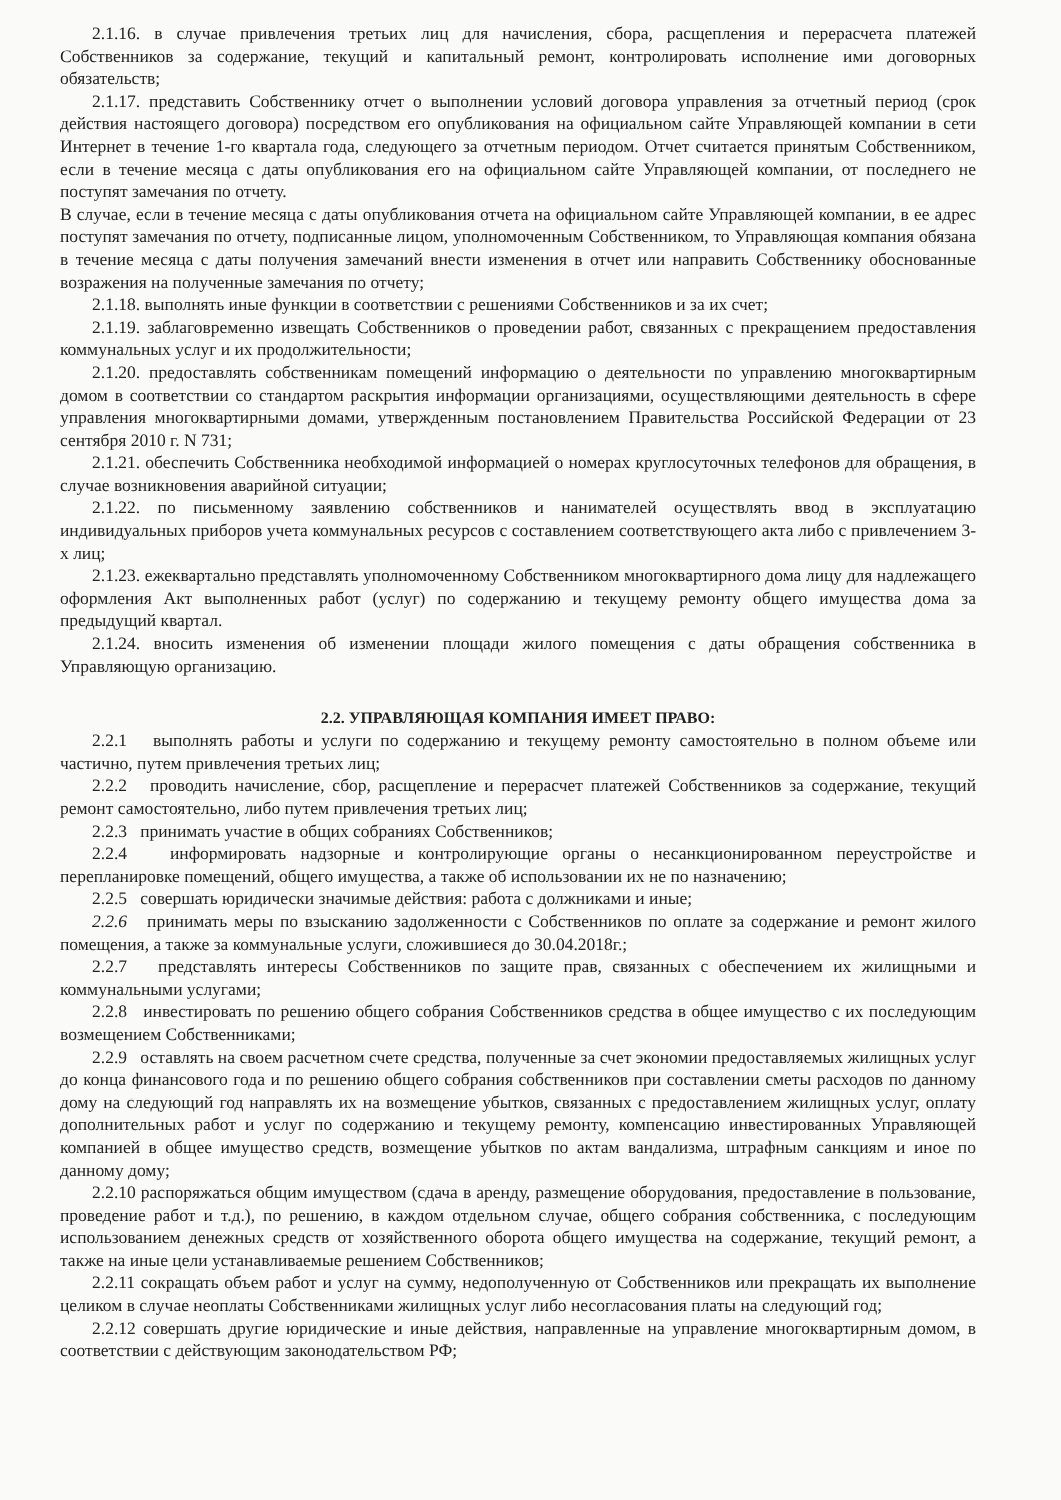2.1.16. в случае привлечения третьих лиц для начисления, сбора, расщепления и перерасчета платежей Собственников за содержание, текущий и капитальный ремонт, контролировать исполнение ими договорных обязательств;
2.1.17. представить Собственнику отчет о выполнении условий договора управления за отчетный период (срок действия настоящего договора) посредством его опубликования на официальном сайте Управляющей компании в сети Интернет в течение 1-го квартала года, следующего за отчетным периодом. Отчет считается принятым Собственником, если в течение месяца с даты опубликования его на официальном сайте Управляющей компании, от последнего не поступят замечания по отчету.
В случае, если в течение месяца с даты опубликования отчета на официальном сайте Управляющей компании, в ее адрес поступят замечания по отчету, подписанные лицом, уполномоченным Собственником, то Управляющая компания обязана в течение месяца с даты получения замечаний внести изменения в отчет или направить Собственнику обоснованные возражения на полученные замечания по отчету;
2.1.18. выполнять иные функции в соответствии с решениями Собственников и за их счет;
2.1.19. заблаговременно извещать Собственников о проведении работ, связанных с прекращением предоставления коммунальных услуг и их продолжительности;
2.1.20. предоставлять собственникам помещений информацию о деятельности по управлению многоквартирным домом в соответствии со стандартом раскрытия информации организациями, осуществляющими деятельность в сфере управления многоквартирными домами, утвержденным постановлением Правительства Российской Федерации от 23 сентября 2010 г. N 731;
2.1.21. обеспечить Собственника необходимой информацией о номерах круглосуточных телефонов для обращения, в случае возникновения аварийной ситуации;
2.1.22. по письменному заявлению собственников и нанимателей осуществлять ввод в эксплуатацию индивидуальных приборов учета коммунальных ресурсов с составлением соответствующего акта либо с привлечением 3-х лиц;
2.1.23. ежеквартально представлять уполномоченному Собственником многоквартирного дома лицу для надлежащего оформления Акт выполненных работ (услуг) по содержанию и текущему ремонту общего имущества дома за предыдущий квартал.
2.1.24. вносить изменения об изменении площади жилого помещения с даты обращения собственника в Управляющую организацию.
2.2. УПРАВЛЯЮЩАЯ КОМПАНИЯ ИМЕЕТ ПРАВО:
2.2.1 выполнять работы и услуги по содержанию и текущему ремонту самостоятельно в полном объеме или частично, путем привлечения третьих лиц;
2.2.2 проводить начисление, сбор, расщепление и перерасчет платежей Собственников за содержание, текущий ремонт самостоятельно, либо путем привлечения третьих лиц;
2.2.3 принимать участие в общих собраниях Собственников;
2.2.4 информировать надзорные и контролирующие органы о несанкционированном переустройстве и перепланировке помещений, общего имущества, а также об использовании их не по назначению;
2.2.5 совершать юридически значимые действия: работа с должниками и иные;
2.2.6 принимать меры по взысканию задолженности с Собственников по оплате за содержание и ремонт жилого помещения, а также за коммунальные услуги, сложившиеся до 30.04.2018г.;
2.2.7 представлять интересы Собственников по защите прав, связанных с обеспечением их жилищными и коммунальными услугами;
2.2.8 инвестировать по решению общего собрания Собственников средства в общее имущество с их последующим возмещением Собственниками;
2.2.9 оставлять на своем расчетном счете средства, полученные за счет экономии предоставляемых жилищных услуг до конца финансового года и по решению общего собрания собственников при составлении сметы расходов по данному дому на следующий год направлять их на возмещение убытков, связанных с предоставлением жилищных услуг, оплату дополнительных работ и услуг по содержанию и текущему ремонту, компенсацию инвестированных Управляющей компанией в общее имущество средств, возмещение убытков по актам вандализма, штрафным санкциям и иное по данному дому;
2.2.10 распоряжаться общим имуществом (сдача в аренду, размещение оборудования, предоставление в пользование, проведение работ и т.д.), по решению, в каждом отдельном случае, общего собрания собственника, с последующим использованием денежных средств от хозяйственного оборота общего имущества на содержание, текущий ремонт, а также на иные цели устанавливаемые решением Собственников;
2.2.11 сокращать объем работ и услуг на сумму, недополученную от Собственников или прекращать их выполнение целиком в случае неоплаты Собственниками жилищных услуг либо несогласования платы на следующий год;
2.2.12 совершать другие юридические и иные действия, направленные на управление многоквартирным домом, в соответствии с действующим законодательством РФ;